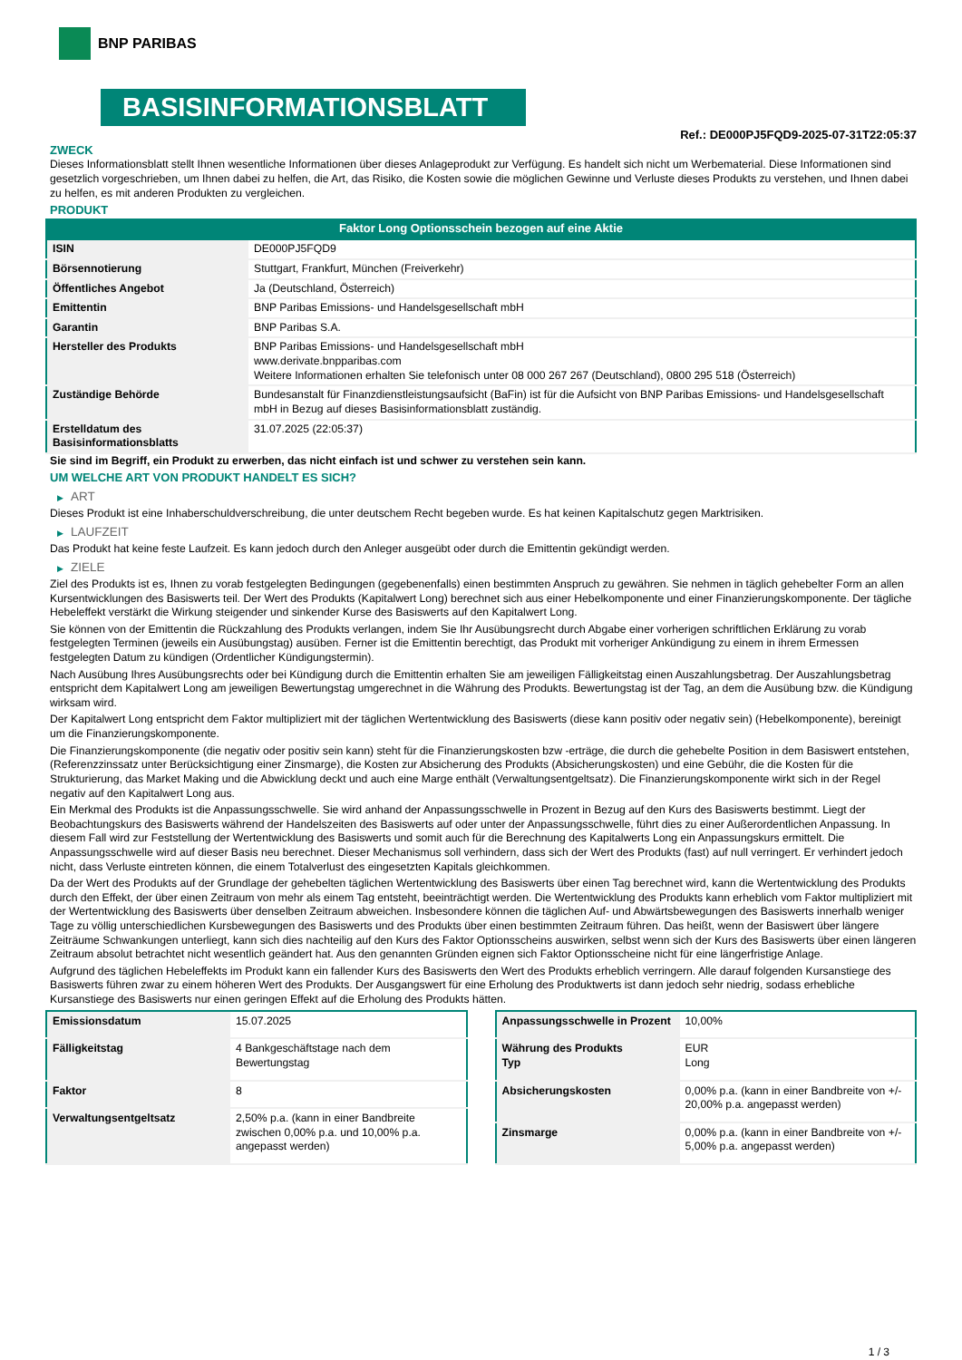BNP PARIBAS
BASISINFORMATIONSBLATT
Ref.: DE000PJ5FQD9-2025-07-31T22:05:37
ZWECK
Dieses Informationsblatt stellt Ihnen wesentliche Informationen über dieses Anlageprodukt zur Verfügung. Es handelt sich nicht um Werbematerial. Diese Informationen sind gesetzlich vorgeschrieben, um Ihnen dabei zu helfen, die Art, das Risiko, die Kosten sowie die möglichen Gewinne und Verluste dieses Produkts zu verstehen, und Ihnen dabei zu helfen, es mit anderen Produkten zu vergleichen.
PRODUKT
Faktor Long Optionsschein bezogen auf eine Aktie
| ISIN | DE000PJ5FQD9 |
| Börsennotierung | Stuttgart, Frankfurt, München (Freiverkehr) |
| Öffentliches Angebot | Ja (Deutschland, Österreich) |
| Emittentin | BNP Paribas Emissions- und Handelsgesellschaft mbH |
| Garantin | BNP Paribas S.A. |
| Hersteller des Produkts | BNP Paribas Emissions- und Handelsgesellschaft mbH www.derivate.bnpparibas.com Weitere Informationen erhalten Sie telefonisch unter 08 000 267 267 (Deutschland), 0800 295 518 (Österreich) |
| Zuständige Behörde | Bundesanstalt für Finanzdienstleistungsaufsicht (BaFin) ist für die Aufsicht von BNP Paribas Emissions- und Handelsgesellschaft mbH in Bezug auf dieses Basisinformationsblatt zuständig. |
| Erstelldatum des Basisinformationsblatts | 31.07.2025 (22:05:37) |
Sie sind im Begriff, ein Produkt zu erwerben, das nicht einfach ist und schwer zu verstehen sein kann.
UM WELCHE ART VON PRODUKT HANDELT ES SICH?
▶ ART
Dieses Produkt ist eine Inhaberschuldverschreibung, die unter deutschem Recht begeben wurde. Es hat keinen Kapitalschutz gegen Marktrisiken.
▶ LAUFZEIT
Das Produkt hat keine feste Laufzeit. Es kann jedoch durch den Anleger ausgeübt oder durch die Emittentin gekündigt werden.
▶ ZIELE
Ziel des Produkts ist es, Ihnen zu vorab festgelegten Bedingungen (gegebenenfalls) einen bestimmten Anspruch zu gewähren. Sie nehmen in täglich gehebelter Form an allen Kursentwicklungen des Basiswerts teil. Der Wert des Produkts (Kapitalwert Long) berechnet sich aus einer Hebelkomponente und einer Finanzierungskomponente. Der tägliche Hebeleffekt verstärkt die Wirkung steigender und sinkender Kurse des Basiswerts auf den Kapitalwert Long.
Sie können von der Emittentin die Rückzahlung des Produkts verlangen, indem Sie Ihr Ausübungsrecht durch Abgabe einer vorherigen schriftlichen Erklärung zu vorab festgelegten Terminen (jeweils ein Ausübungstag) ausüben. Ferner ist die Emittentin berechtigt, das Produkt mit vorheriger Ankündigung zu einem in ihrem Ermessen festgelegten Datum zu kündigen (Ordentlicher Kündigungstermin).
Nach Ausübung Ihres Ausübungsrechts oder bei Kündigung durch die Emittentin erhalten Sie am jeweiligen Fälligkeitstag einen Auszahlungsbetrag. Der Auszahlungsbetrag entspricht dem Kapitalwert Long am jeweiligen Bewertungstag umgerechnet in die Währung des Produkts. Bewertungstag ist der Tag, an dem die Ausübung bzw. die Kündigung wirksam wird.
Der Kapitalwert Long entspricht dem Faktor multipliziert mit der täglichen Wertentwicklung des Basiswerts (diese kann positiv oder negativ sein) (Hebelkomponente), bereinigt um die Finanzierungskomponente.
Die Finanzierungskomponente (die negativ oder positiv sein kann) steht für die Finanzierungskosten bzw -erträge, die durch die gehebelte Position in dem Basiswert entstehen, (Referenzzinssatz unter Berücksichtigung einer Zinsmarge), die Kosten zur Absicherung des Produkts (Absicherungskosten) und eine Gebühr, die die Kosten für die Strukturierung, das Market Making und die Abwicklung deckt und auch eine Marge enthält (Verwaltungsentgeltsatz). Die Finanzierungskomponente wirkt sich in der Regel negativ auf den Kapitalwert Long aus.
Ein Merkmal des Produkts ist die Anpassungsschwelle. Sie wird anhand der Anpassungsschwelle in Prozent in Bezug auf den Kurs des Basiswerts bestimmt. Liegt der Beobachtungskurs des Basiswerts während der Handelszeiten des Basiswerts auf oder unter der Anpassungsschwelle, führt dies zu einer Außerordentlichen Anpassung. In diesem Fall wird zur Feststellung der Wertentwicklung des Basiswerts und somit auch für die Berechnung des Kapitalwerts Long ein Anpassungskurs ermittelt. Die Anpassungsschwelle wird auf dieser Basis neu berechnet. Dieser Mechanismus soll verhindern, dass sich der Wert des Produkts (fast) auf null verringert. Er verhindert jedoch nicht, dass Verluste eintreten können, die einem Totalverlust des eingesetzten Kapitals gleichkommen.
Da der Wert des Produkts auf der Grundlage der gehebelten täglichen Wertentwicklung des Basiswerts über einen Tag berechnet wird, kann die Wertentwicklung des Produkts durch den Effekt, der über einen Zeitraum von mehr als einem Tag entsteht, beeinträchtigt werden. Die Wertentwicklung des Produkts kann erheblich vom Faktor multipliziert mit der Wertentwicklung des Basiswerts über denselben Zeitraum abweichen. Insbesondere können die täglichen Auf- und Abwärtsbewegungen des Basiswerts innerhalb weniger Tage zu völlig unterschiedlichen Kursbewegungen des Basiswerts und des Produkts über einen bestimmten Zeitraum führen. Das heißt, wenn der Basiswert über längere Zeiträume Schwankungen unterliegt, kann sich dies nachteilig auf den Kurs des Faktor Optionsscheins auswirken, selbst wenn sich der Kurs des Basiswerts über einen längeren Zeitraum absolut betrachtet nicht wesentlich geändert hat. Aus den genannten Gründen eignen sich Faktor Optionsscheine nicht für eine längerfristige Anlage.
Aufgrund des täglichen Hebeleffekts im Produkt kann ein fallender Kurs des Basiswerts den Wert des Produkts erheblich verringern. Alle darauf folgenden Kursanstiege des Basiswerts führen zwar zu einem höheren Wert des Produkts. Der Ausgangswert für eine Erholung des Produktwerts ist dann jedoch sehr niedrig, sodass erhebliche Kursanstiege des Basiswerts nur einen geringen Effekt auf die Erholung des Produkts hätten.
| Emissionsdatum | 15.07.2025 |
| Fälligkeitstag | 4 Bankgeschäftstage nach dem Bewertungstag |
| Faktor | 8 |
| Verwaltungsentgeltsatz | 2,50% p.a. (kann in einer Bandbreite zwischen 0,00% p.a. und 10,00% p.a. angepasst werden) |
| Anpassungsschwelle in Prozent | 10,00% |
| Währung des Produkts Typ | EUR Long |
| Absicherungskosten | 0,00% p.a. (kann in einer Bandbreite von +/- 20,00% p.a. angepasst werden) |
| Zinsmarge | 0,00% p.a. (kann in einer Bandbreite von +/- 5,00% p.a. angepasst werden) |
1 / 3